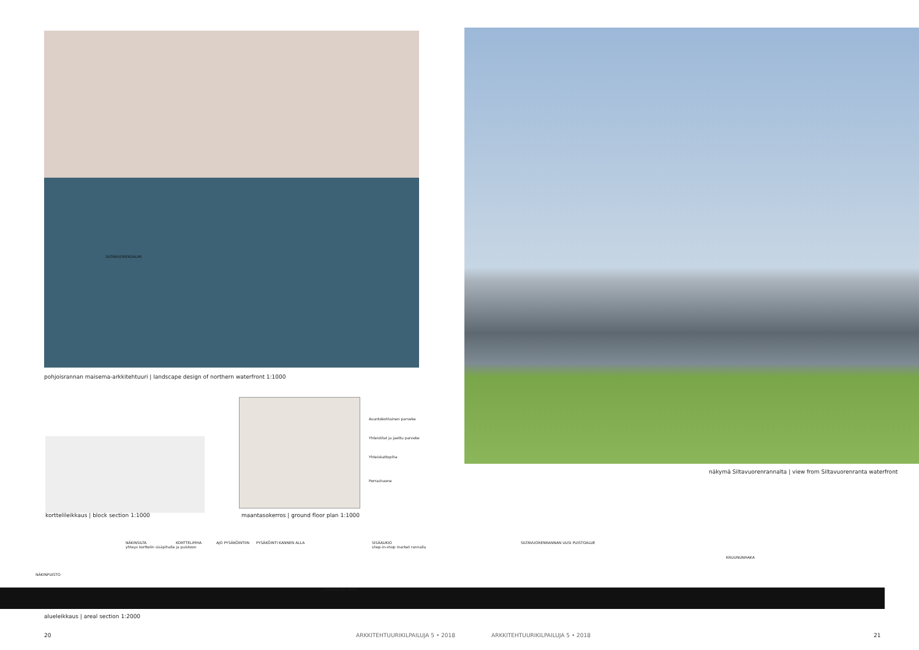SILTAVUORENSALMI
pohjoisrannan maisema-arkkitehtuuri | landscape design of northern waterfront 1:1000
näkymä Siltavuorenrannalta | view from Siltavuorenranta waterfront
korttelileikkaus | block section 1:1000
Asuntokohtainen parveke
Yhteistilat ja jaettu parveke
Yhteiskattopiha
Porrashuone
maantasokerros | ground floor plan 1:1000
NÄKINPUISTO
NÄKINSILTA
yhteys korttelin sisäpihalle ja puistoon
KORTTELIPIHA AJO PYSÄKÖINTIIN PYSÄKÖINTI KANNEN ALLA
JOUKKOLIIK. KATU
SISÄAUKIO
shop-in-shop market rannalla
SILTAVUORENRANNAN UUSI PUISTOALUE
KRUUNUNHAKA
alueleikkaus | areal section 1:2000
20
ARKKITEHTUURIKILPAILUJA 5 • 2018
ARKKITEHTUURIKILPAILUJA 5 • 2018
21